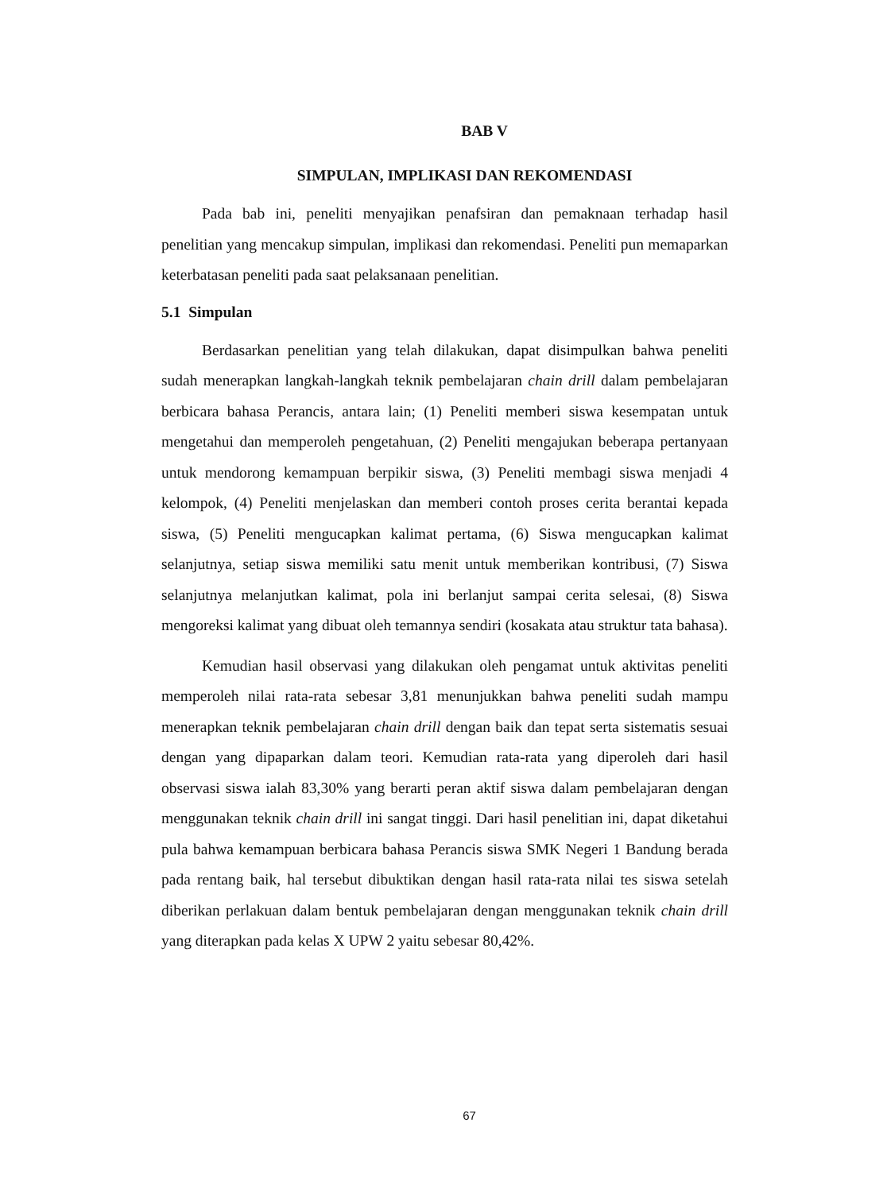BAB V
SIMPULAN, IMPLIKASI DAN REKOMENDASI
Pada bab ini, peneliti menyajikan penafsiran dan pemaknaan terhadap hasil penelitian yang mencakup simpulan, implikasi dan rekomendasi. Peneliti pun memaparkan keterbatasan peneliti pada saat pelaksanaan penelitian.
5.1 Simpulan
Berdasarkan penelitian yang telah dilakukan, dapat disimpulkan bahwa peneliti sudah menerapkan langkah-langkah teknik pembelajaran chain drill dalam pembelajaran berbicara bahasa Perancis, antara lain; (1) Peneliti memberi siswa kesempatan untuk mengetahui dan memperoleh pengetahuan, (2) Peneliti mengajukan beberapa pertanyaan untuk mendorong kemampuan berpikir siswa, (3) Peneliti membagi siswa menjadi 4 kelompok, (4) Peneliti menjelaskan dan memberi contoh proses cerita berantai kepada siswa, (5) Peneliti mengucapkan kalimat pertama, (6) Siswa mengucapkan kalimat selanjutnya, setiap siswa memiliki satu menit untuk memberikan kontribusi, (7) Siswa selanjutnya melanjutkan kalimat, pola ini berlanjut sampai cerita selesai, (8) Siswa mengoreksi kalimat yang dibuat oleh temannya sendiri (kosakata atau struktur tata bahasa).
Kemudian hasil observasi yang dilakukan oleh pengamat untuk aktivitas peneliti memperoleh nilai rata-rata sebesar 3,81 menunjukkan bahwa peneliti sudah mampu menerapkan teknik pembelajaran chain drill dengan baik dan tepat serta sistematis sesuai dengan yang dipaparkan dalam teori. Kemudian rata-rata yang diperoleh dari hasil observasi siswa ialah 83,30% yang berarti peran aktif siswa dalam pembelajaran dengan menggunakan teknik chain drill ini sangat tinggi. Dari hasil penelitian ini, dapat diketahui pula bahwa kemampuan berbicara bahasa Perancis siswa SMK Negeri 1 Bandung berada pada rentang baik, hal tersebut dibuktikan dengan hasil rata-rata nilai tes siswa setelah diberikan perlakuan dalam bentuk pembelajaran dengan menggunakan teknik chain drill yang diterapkan pada kelas X UPW 2 yaitu sebesar 80,42%.
67